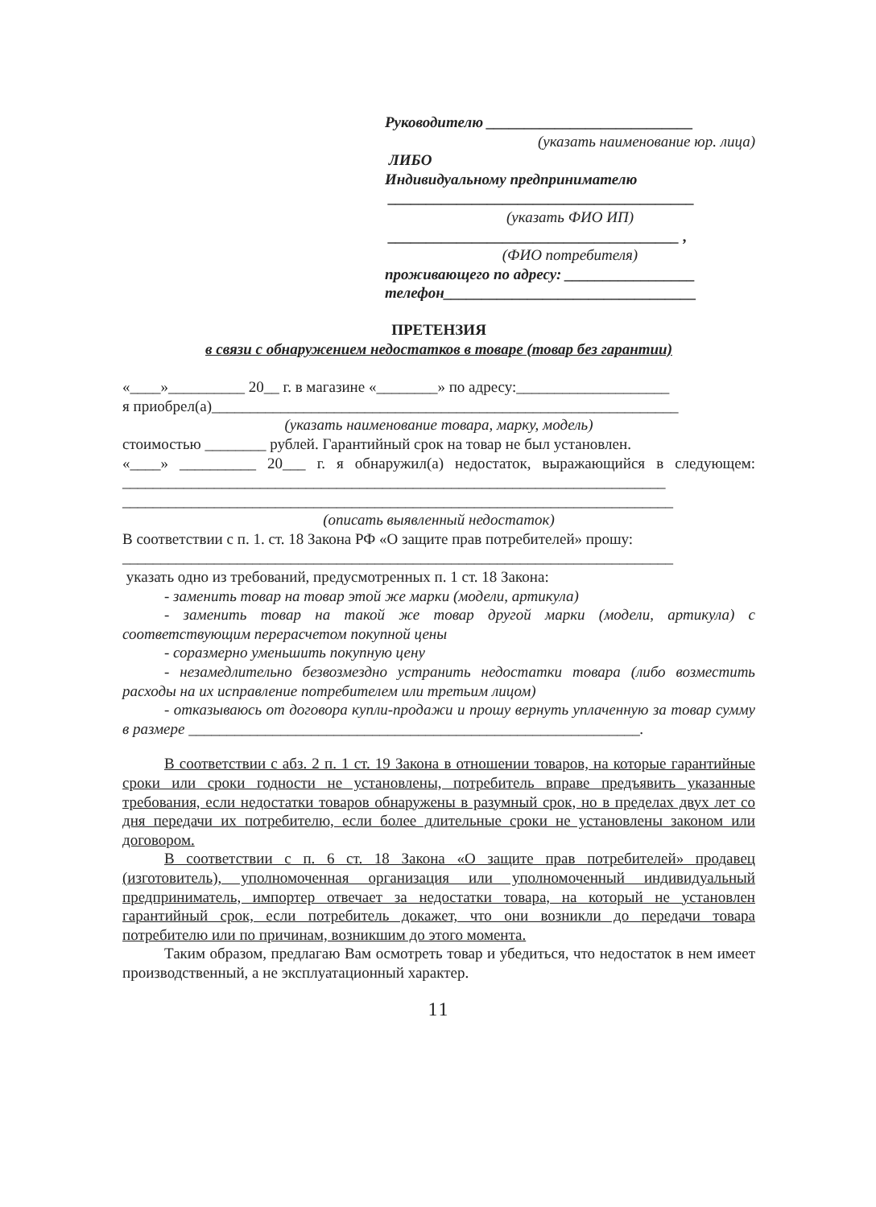Руководителю ___________________________
(указать наименование юр. лица)
ЛИБО
Индивидуальному предпринимателю
________________________________________
(указать ФИО ИП)
______________________________________ ,
(ФИО потребителя)
проживающего по адресу: _________________
телефон_________________________________
ПРЕТЕНЗИЯ
в связи с обнаружением недостатков в товаре (товар без гарантии)
«____»__________ 20__ г. в магазине «________» по адресу:____________________
я приобрел(а)_____________________________________________________________
(указать наименование товара, марку, модель)
стоимостью ________ рублей. Гарантийный срок на товар не был установлен.
«____» __________ 20___ г. я обнаружил(а) недостаток, выражающийся в следующем: _______________________________________________________________________
________________________________________________________________________
(описать выявленный недостаток)
В соответствии с п. 1. ст. 18 Закона РФ «О защите прав потребителей» прошу:
________________________________________________________________________
указать одно из требований, предусмотренных п. 1 ст. 18 Закона:
- заменить товар на товар этой же марки (модели, артикула)
- заменить товар на такой же товар другой марки (модели, артикула) с соответствующим перерасчетом покупной цены
- соразмерно уменьшить покупную цену
- незамедлительно безвозмездно устранить недостатки товара (либо возместить расходы на их исправление потребителем или третьим лицом)
- отказываюсь от договора купли-продажи и прошу вернуть уплаченную за товар сумму в размере ___________________________________________________________.
В соответствии с абз. 2 п. 1 ст. 19 Закона в отношении товаров, на которые гарантийные сроки или сроки годности не установлены, потребитель вправе предъявить указанные требования, если недостатки товаров обнаружены в разумный срок, но в пределах двух лет со дня передачи их потребителю, если более длительные сроки не установлены законом или договором.
В соответствии с п. 6 ст. 18 Закона «О защите прав потребителей» продавец (изготовитель), уполномоченная организация или уполномоченный индивидуальный предприниматель, импортер отвечает за недостатки товара, на который не установлен гарантийный срок, если потребитель докажет, что они возникли до передачи товара потребителю или по причинам, возникшим до этого момента.
Таким образом, предлагаю Вам осмотреть товар и убедиться, что недостаток в нем имеет производственный, а не эксплуатационный характер.
11